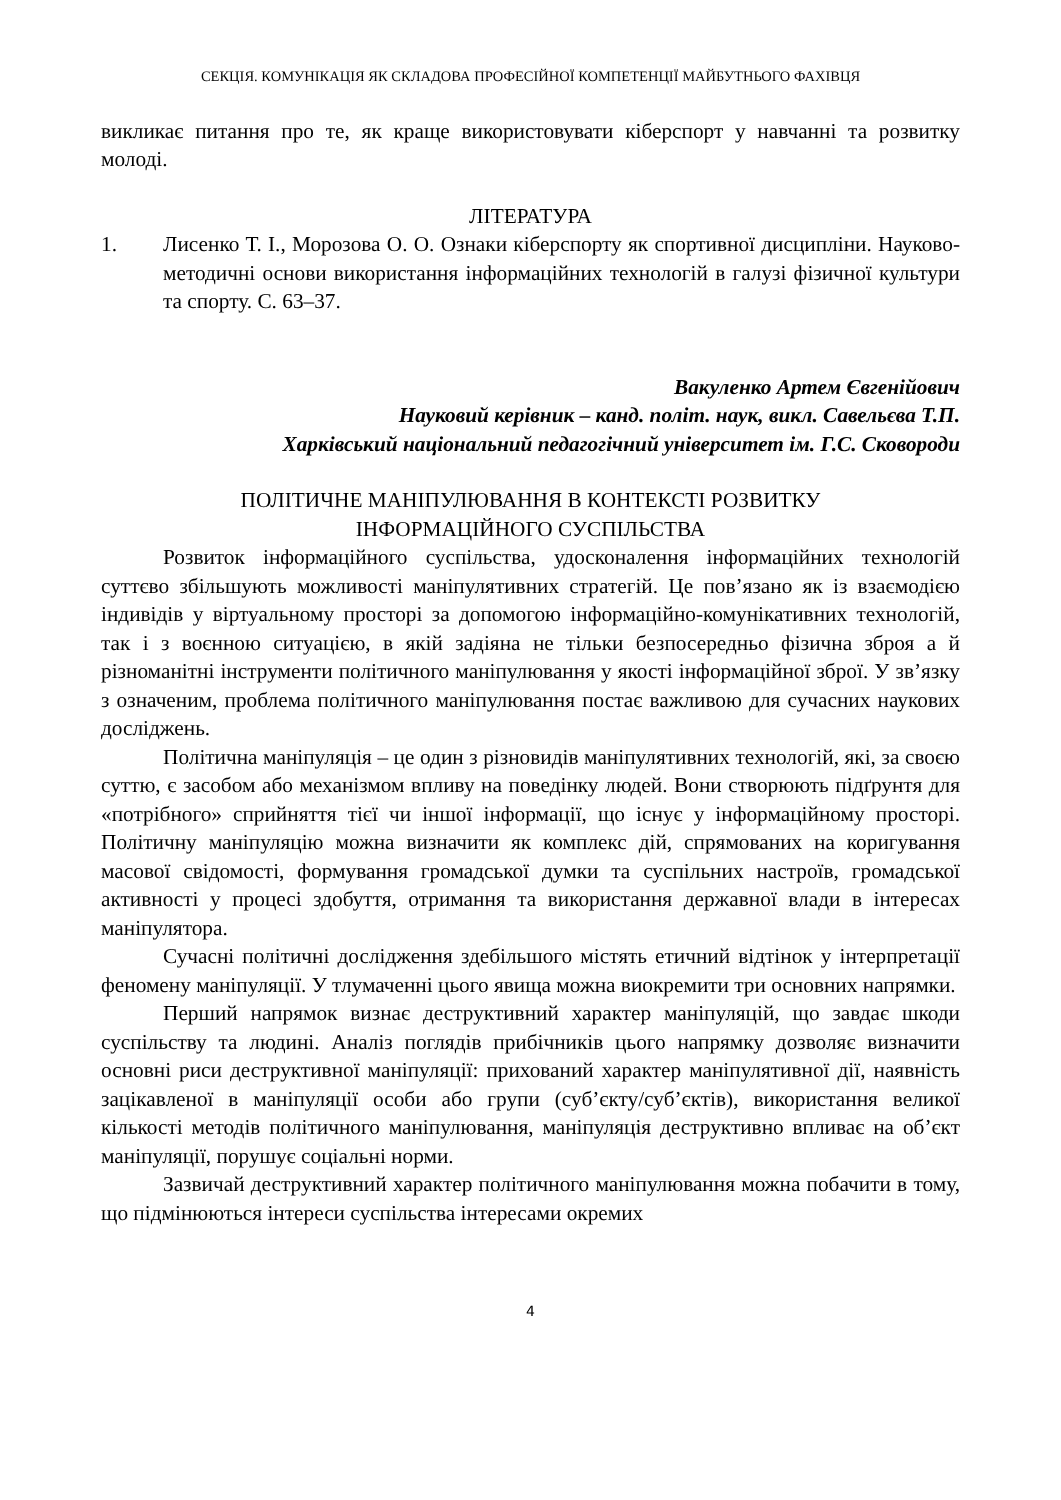СЕКЦІЯ. КОМУНІКАЦІЯ ЯК СКЛАДОВА ПРОФЕСІЙНОЇ КОМПЕТЕНЦІЇ МАЙБУТНЬОГО ФАХІВЦЯ
викликає питання про те, як краще використовувати кіберспорт у навчанні та розвитку молоді.
ЛІТЕРАТУРА
1. Лисенко Т. І., Морозова О. О. Ознаки кіберспорту як спортивної дисципліни. Науково-методичні основи використання інформаційних технологій в галузі фізичної культури та спорту. С. 63–37.
Вакуленко Артем Євгенійович
Науковий керівник – канд. політ. наук, викл. Савельєва Т.П.
Харківський національний педагогічний університет ім. Г.С. Сковороди
ПОЛІТИЧНЕ МАНІПУЛЮВАННЯ В КОНТЕКСТІ РОЗВИТКУ
ІНФОРМАЦІЙНОГО СУСПІЛЬСТВА
Розвиток інформаційного суспільства, удосконалення інформаційних технологій суттєво збільшують можливості маніпулятивних стратегій. Це пов’язано як із взаємодією індивідів у віртуальному просторі за допомогою інформаційно-комунікативних технологій, так і з воєнною ситуацією, в якій задіяна не тільки безпосередньо фізична зброя а й різноманітні інструменти політичного маніпулювання у якості інформаційної зброї. У зв’язку з означеним, проблема політичного маніпулювання постає важливою для сучасних наукових досліджень.
Політична маніпуляція – це один з різновидів маніпулятивних технологій, які, за своєю суттю, є засобом або механізмом впливу на поведінку людей. Вони створюють підґрунтя для «потрібного» сприйняття тієї чи іншої інформації, що існує у інформаційному просторі. Політичну маніпуляцію можна визначити як комплекс дій, спрямованих на коригування масової свідомості, формування громадської думки та суспільних настроїв, громадської активності у процесі здобуття, отримання та використання державної влади в інтересах маніпулятора.
Сучасні політичні дослідження здебільшого містять етичний відтінок у інтерпретації феномену маніпуляції. У тлумаченні цього явища можна виокремити три основних напрямки.
Перший напрямок визнає деструктивний характер маніпуляцій, що завдає шкоди суспільству та людині. Аналіз поглядів прибічників цього напрямку дозволяє визначити основні риси деструктивної маніпуляції: прихований характер маніпулятивної дії, наявність зацікавленої в маніпуляції особи або групи (суб’єкту/суб’єктів), використання великої кількості методів політичного маніпулювання, маніпуляція деструктивно впливає на об’єкт маніпуляції, порушує соціальні норми.
Зазвичай деструктивний характер політичного маніпулювання можна побачити в тому, що підмінюються інтереси суспільства інтересами окремих
4